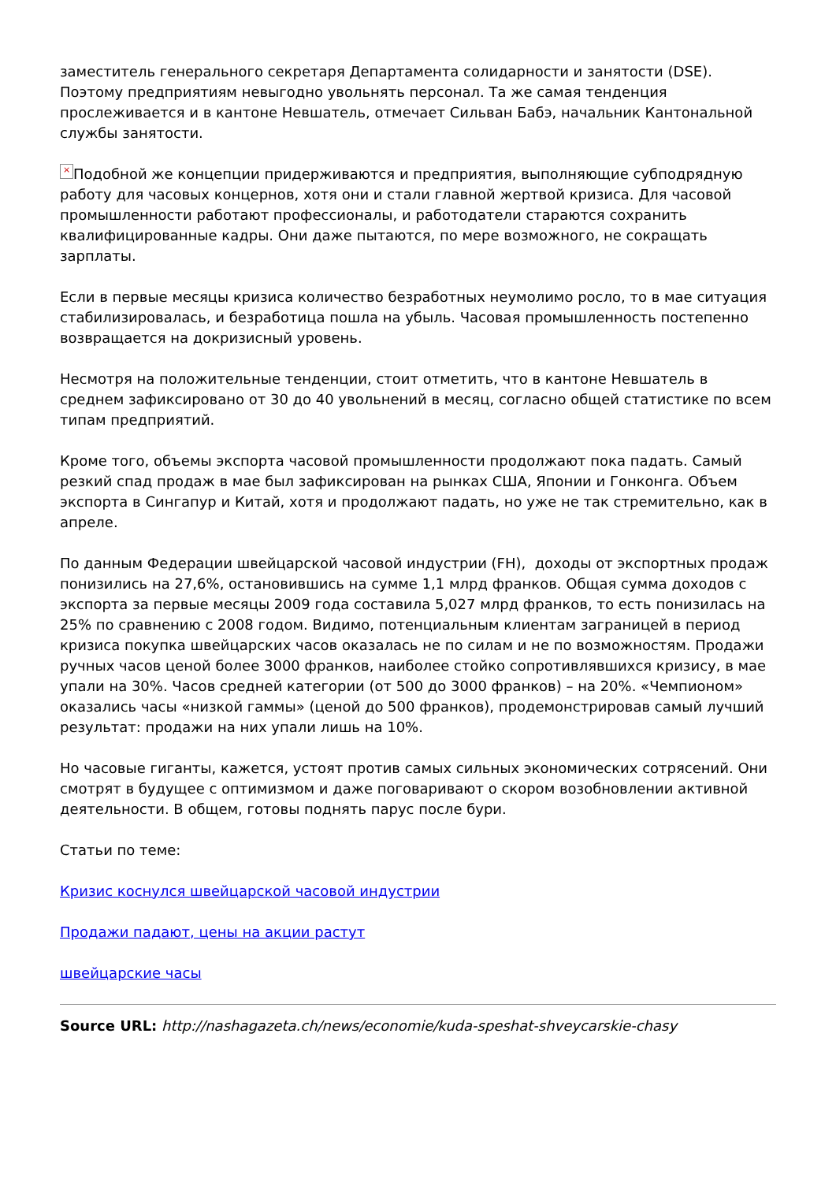заместитель генерального секретаря Департамента солидарности и занятости (DSE). Поэтому предприятиям невыгодно увольнять персонал. Та же самая тенденция прослеживается и в кантоне Невшатель, отмечает Сильван Бабэ, начальник Кантональной службы занятости.
× Подобной же концепции придерживаются и предприятия, выполняющие субподрядную работу для часовых концернов, хотя они и стали главной жертвой кризиса. Для часовой промышленности работают профессионалы, и работодатели стараются сохранить квалифицированные кадры. Они даже пытаются, по мере возможного, не сокращать зарплаты.
Если в первые месяцы кризиса количество безработных неумолимо росло, то в мае ситуация стабилизировалась, и безработица пошла на убыль. Часовая промышленность постепенно возвращается на докризисный уровень.
Несмотря на положительные тенденции, стоит отметить, что в кантоне Невшатель в среднем зафиксировано от 30 до 40 увольнений в месяц, согласно общей статистике по всем типам предприятий.
Кроме того, объемы экспорта часовой промышленности продолжают пока падать. Самый резкий спад продаж в мае был зафиксирован на рынках США, Японии и Гонконга. Объем экспорта в Сингапур и Китай, хотя и продолжают падать, но уже не так стремительно, как в апреле.
По данным Федерации швейцарской часовой индустрии (FH), доходы от экспортных продаж понизились на 27,6%, остановившись на сумме 1,1 млрд франков. Общая сумма доходов с экспорта за первые месяцы 2009 года составила 5,027 млрд франков, то есть понизилась на 25% по сравнению с 2008 годом. Видимо, потенциальным клиентам заграницей в период кризиса покупка швейцарских часов оказалась не по силам и не по возможностям. Продажи ручных часов ценой более 3000 франков, наиболее стойко сопротивлявшихся кризису, в мае упали на 30%. Часов средней категории (от 500 до 3000 франков) – на 20%. «Чемпионом» оказались часы «низкой гаммы» (ценой до 500 франков), продемонстрировав самый лучший результат: продажи на них упали лишь на 10%.
Но часовые гиганты, кажется, устоят против самых сильных экономических сотрясений. Они смотрят в будущее с оптимизмом и даже поговаривают о скором возобновлении активной деятельности. В общем, готовы поднять парус после бури.
Статьи по теме:
Кризис коснулся швейцарской часовой индустрии
Продажи падают, цены на акции растут
швейцарские часы
Source URL: http://nashagazeta.ch/news/economie/kuda-speshat-shveycarskie-chasy